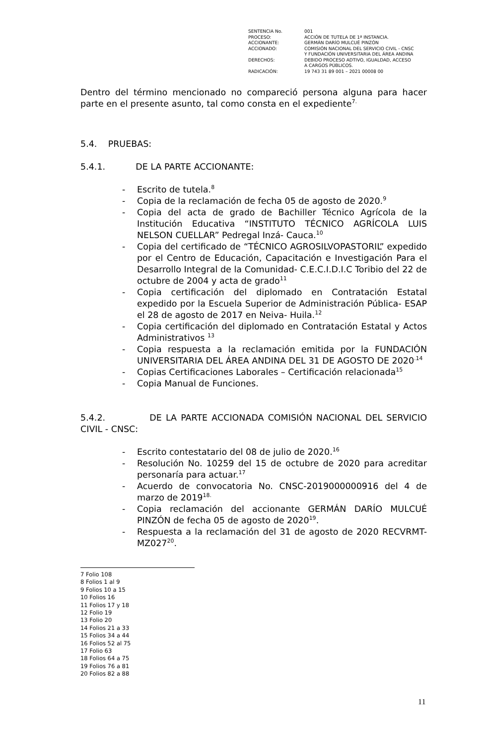| SENTENCIA No. | 001 |
| PROCESO: | ACCIÓN DE TUTELA DE 1ª INSTANCIA. |
| ACCIONANTE: | GERMÁN DARÍO MULCUÉ PINZÓN |
| ACCIONADO: | COMISIÓN NACIONAL DEL SERVICIO CIVIL - CNSC Y FUNDACIÓN UNIVERSITARIA DEL ÁREA ANDINA |
| DERECHOS: | DEBIDO PROCESO ADTIVO, IGUALDAD, ACCESO A CARGOS PÚBLICOS. |
| RADICACIÓN: | 19 743 31 89 001 – 2021 00008 00 |
Dentro del término mencionado no compareció persona alguna para hacer parte en el presente asunto, tal como consta en el expediente<sup>7.</sup>
5.4. PRUEBAS:
5.4.1. DE LA PARTE ACCIONANTE:
- Escrito de tutela.<sup>8</sup>
- Copia de la reclamación de fecha 05 de agosto de 2020.<sup>9</sup>
- Copia del acta de grado de Bachiller Técnico Agrícola de la Institución Educativa “INSTITUTO TÉCNICO AGRÍCOLA LUIS NELSON CUELLAR” Pedregal Inzá- Cauca.<sup>10</sup>
- Copia del certificado de “TÉCNICO AGROSILVOPASTORIL” expedido por el Centro de Educación, Capacitación e Investigación Para el Desarrollo Integral de la Comunidad- C.E.C.I.D.I.C Toribio del 22 de octubre de 2004 y acta de grado<sup>11</sup>
- Copia certificación del diplomado en Contratación Estatal expedido por la Escuela Superior de Administración Pública- ESAP el 28 de agosto de 2017 en Neiva- Huila.<sup>12</sup>
- Copia certificación del diplomado en Contratación Estatal y Actos Administrativos <sup>13</sup>
- Copia respuesta a la reclamación emitida por la FUNDACIÓN UNIVERSITARIA DEL ÁREA ANDINA DEL 31 DE AGOSTO DE 2020<sup>.14</sup>
- Copias Certificaciones Laborales – Certificación relacionada<sup>15</sup>
- Copia Manual de Funciones.
5.4.2. DE LA PARTE ACCIONADA COMISIÓN NACIONAL DEL SERVICIO CIVIL - CNSC:
- Escrito contestatario del 08 de julio de 2020.<sup>16</sup>
- Resolución No. 10259 del 15 de octubre de 2020 para acreditar personaría para actuar.<sup>17</sup>
- Acuerdo de convocatoria No. CNSC-2019000000916 del 4 de marzo de 2019<sup>18.</sup>
- Copia reclamación del accionante GERMÁN DARÍO MULCUÉ PINZÓN de fecha 05 de agosto de 2020<sup>19</sup>.
- Respuesta a la reclamación del 31 de agosto de 2020 RECVRMT-MZ027<sup>20</sup>.
7 Folio 108
8 Folios 1 al 9
9 Folios 10 a 15
10 Folios 16
11 Folios 17 y 18
12 Folio 19
13 Folio 20
14 Folios 21 a 33
15 Folios 34 a 44
16 Folios 52 al 75
17 Folio 63
18 Folios 64 a 75
19 Folios 76 a 81
20 Folios 82 a 88
11